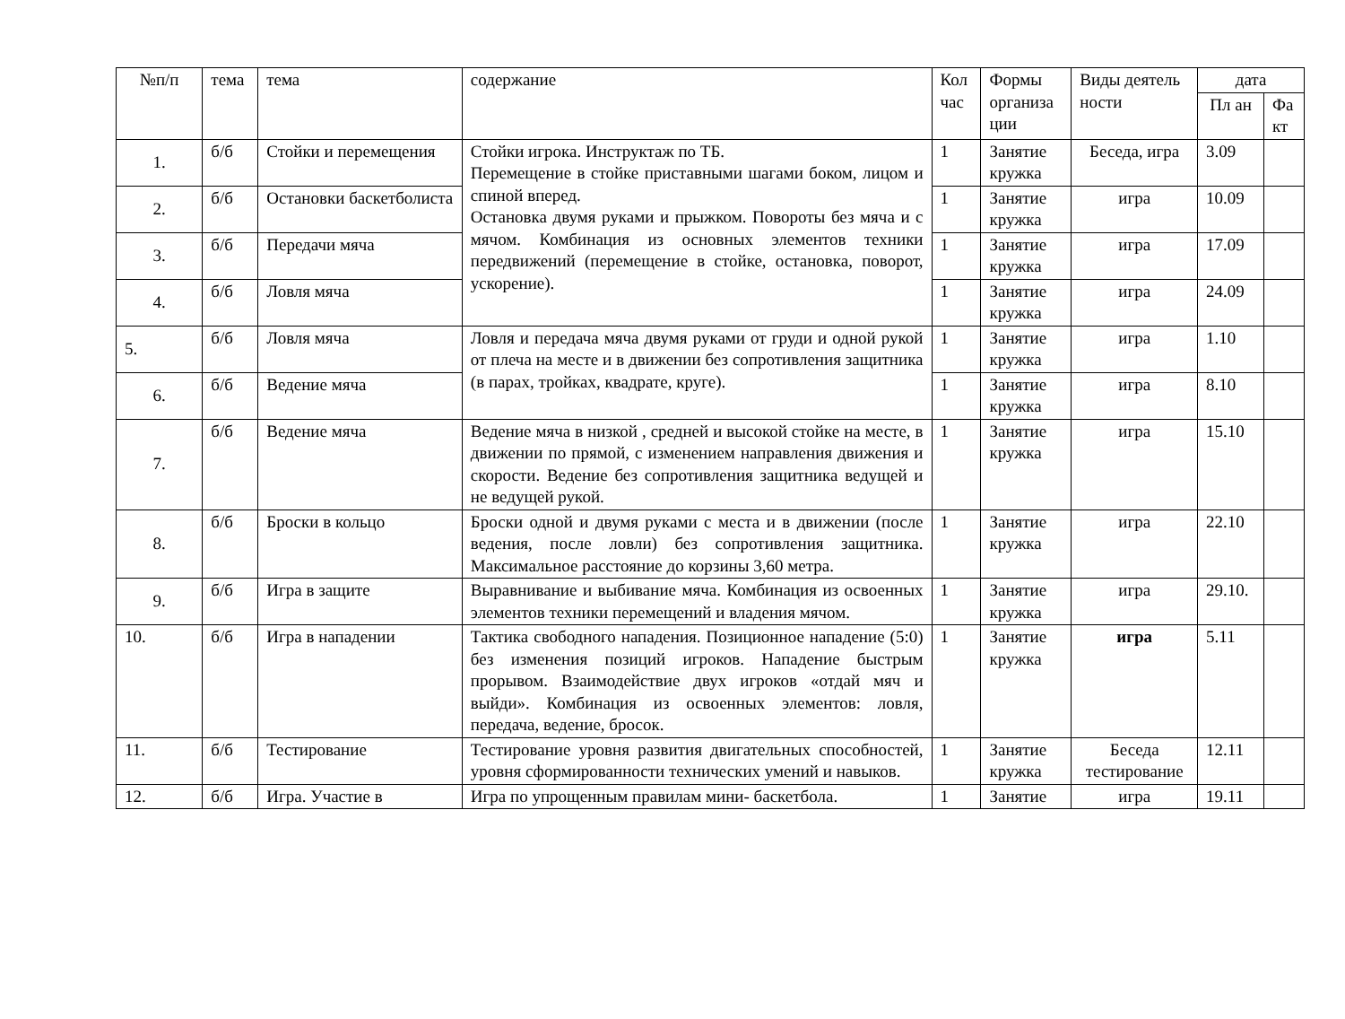| №п/п | тема | тема | содержание | Кол час | Формы организа ции | Виды деятель ности | дата | |
| --- | --- | --- | --- | --- | --- | --- | --- | --- |
| | | | | | | | Пл ан | Фа кт |
| 1. | б/б | Стойки и перемещения | Стойки игрока. Инструктаж по ТБ. Перемещение в стойке приставными шагами боком, лицом и спиной вперед. Остановка двумя руками и прыжком. Повороты без мяча и с мячом. Комбинация из основных элементов техники передвижений (перемещение в стойке, остановка, поворот, ускорение). | 1 | Занятие кружка | Беседа, игра | 3.09 | |
| 2. | б/б | Остановки баскетболиста | | 1 | Занятие кружка | игра | 10.09 | |
| 3. | б/б | Передачи мяча | | 1 | Занятие кружка | игра | 17.09 | |
| 4. | б/б | Ловля мяча | | 1 | Занятие кружка | игра | 24.09 | |
| 5. | б/б | Ловля мяча | Ловля и передача мяча двумя руками от груди и одной рукой от плеча на месте и в движении без сопротивления защитника (в парах, тройках, квадрате, круге). | 1 | Занятие кружка | игра | 1.10 | |
| 6. | б/б | Ведение мяча | | 1 | Занятие кружка | игра | 8.10 | |
| 7. | б/б | Ведение мяча | Ведение мяча в низкой , средней и высокой стойке на месте, в движении по прямой, с изменением направления движения и скорости. Ведение без сопротивления защитника ведущей и не ведущей рукой. | 1 | Занятие кружка | игра | 15.10 | |
| 8. | б/б | Броски в кольцо | Броски одной и двумя руками с места и в движении (после ведения, после ловли) без сопротивления защитника. Максимальное расстояние до корзины 3,60 метра. | 1 | Занятие кружка | игра | 22.10 | |
| 9. | б/б | Игра в защите | Выравнивание и выбивание мяча. Комбинация из освоенных элементов техники перемещений и владения мячом. | 1 | Занятие кружка | игра | 29.10. | |
| 10. | б/б | Игра в нападении | Тактика свободного нападения. Позиционное нападение (5:0) без изменения позиций игроков. Нападение быстрым прорывом. Взаимодействие двух игроков «отдай мяч и выйди». Комбинация из освоенных элементов: ловля, передача, ведение, бросок. | 1 | Занятие кружка | игра | 5.11 | |
| 11. | б/б | Тестирование | Тестирование уровня развития двигательных способностей, уровня сформированности технических умений и навыков. | 1 | Занятие кружка | Беседа тестирование | 12.11 | |
| 12. | б/б | Игра. Участие в | Игра по упрощенным правилам мини- баскетбола. | 1 | Занятие | игра | 19.11 | |